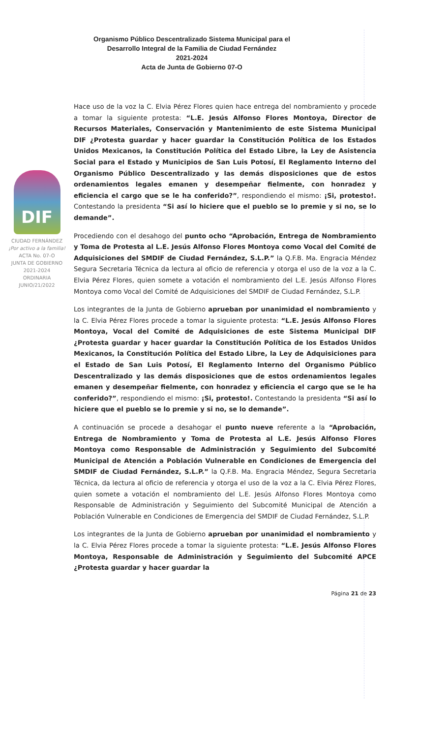Organismo Público Descentralizado Sistema Municipal para el
Desarrollo Integral de la Familia de Ciudad Fernández
2021-2024
Acta de Junta de Gobierno 07-O
DIF
CIUDAD FERNÁNDEZ
¡Por activo a la familia!
ACTA No. 07-O
JUNTA DE GOBIERNO
2021-2024
ORDINARIA
JUNIO/21/2022
Hace uso de la voz la C. Elvia Pérez Flores quien hace entrega del nombramiento y procede a tomar la siguiente protesta: “L.E. Jesús Alfonso Flores Montoya, Director de Recursos Materiales, Conservación y Mantenimiento de este Sistema Municipal DIF ¿Protesta guardar y hacer guardar la Constitución Política de los Estados Unidos Mexicanos, la Constitución Política del Estado Libre, la Ley de Asistencia Social para el Estado y Municipios de San Luis Potosí, El Reglamento Interno del Organismo Público Descentralizado y las demás disposiciones que de estos ordenamientos legales emanen y desempeñar fielmente, con honradez y eficiencia el cargo que se le ha conferido?”, respondiendo el mismo: ¡Si, protesto!. Contestando la presidenta “Si así lo hiciere que el pueblo se lo premie y si no, se lo demande”.
Procediendo con el desahogo del punto ocho “Aprobación, Entrega de Nombramiento y Toma de Protesta al L.E. Jesús Alfonso Flores Montoya como Vocal del Comité de Adquisiciones del SMDIF de Ciudad Fernández, S.L.P.” la Q.F.B. Ma. Engracia Méndez Segura Secretaria Técnica da lectura al oficio de referencia y otorga el uso de la voz a la C. Elvia Pérez Flores, quien somete a votación el nombramiento del L.E. Jesús Alfonso Flores Montoya como Vocal del Comité de Adquisiciones del SMDIF de Ciudad Fernández, S.L.P.
Los integrantes de la Junta de Gobierno aprueban por unanimidad el nombramiento y la C. Elvia Pérez Flores procede a tomar la siguiente protesta: “L.E. Jesús Alfonso Flores Montoya, Vocal del Comité de Adquisiciones de este Sistema Municipal DIF ¿Protesta guardar y hacer guardar la Constitución Política de los Estados Unidos Mexicanos, la Constitución Política del Estado Libre, la Ley de Adquisiciones para el Estado de San Luis Potosí, El Reglamento Interno del Organismo Público Descentralizado y las demás disposiciones que de estos ordenamientos legales emanen y desempeñar fielmente, con honradez y eficiencia el cargo que se le ha conferido?”, respondiendo el mismo: ¡Si, protesto!. Contestando la presidenta “Si así lo hiciere que el pueblo se lo premie y si no, se lo demande”.
A continuación se procede a desahogar el punto nueve referente a la “Aprobación, Entrega de Nombramiento y Toma de Protesta al L.E. Jesús Alfonso Flores Montoya como Responsable de Administración y Seguimiento del Subcomité Municipal de Atención a Población Vulnerable en Condiciones de Emergencia del SMDIF de Ciudad Fernández, S.L.P.” la Q.F.B. Ma. Engracia Méndez, Segura Secretaria Técnica, da lectura al oficio de referencia y otorga el uso de la voz a la C. Elvia Pérez Flores, quien somete a votación el nombramiento del L.E. Jesús Alfonso Flores Montoya como Responsable de Administración y Seguimiento del Subcomité Municipal de Atención a Población Vulnerable en Condiciones de Emergencia del SMDIF de Ciudad Fernández, S.L.P.
Los integrantes de la Junta de Gobierno aprueban por unanimidad el nombramiento y la C. Elvia Pérez Flores procede a tomar la siguiente protesta: “L.E. Jesús Alfonso Flores Montoya, Responsable de Administración y Seguimiento del Subcomité APCE ¿Protesta guardar y hacer guardar la
Página 21 de 23